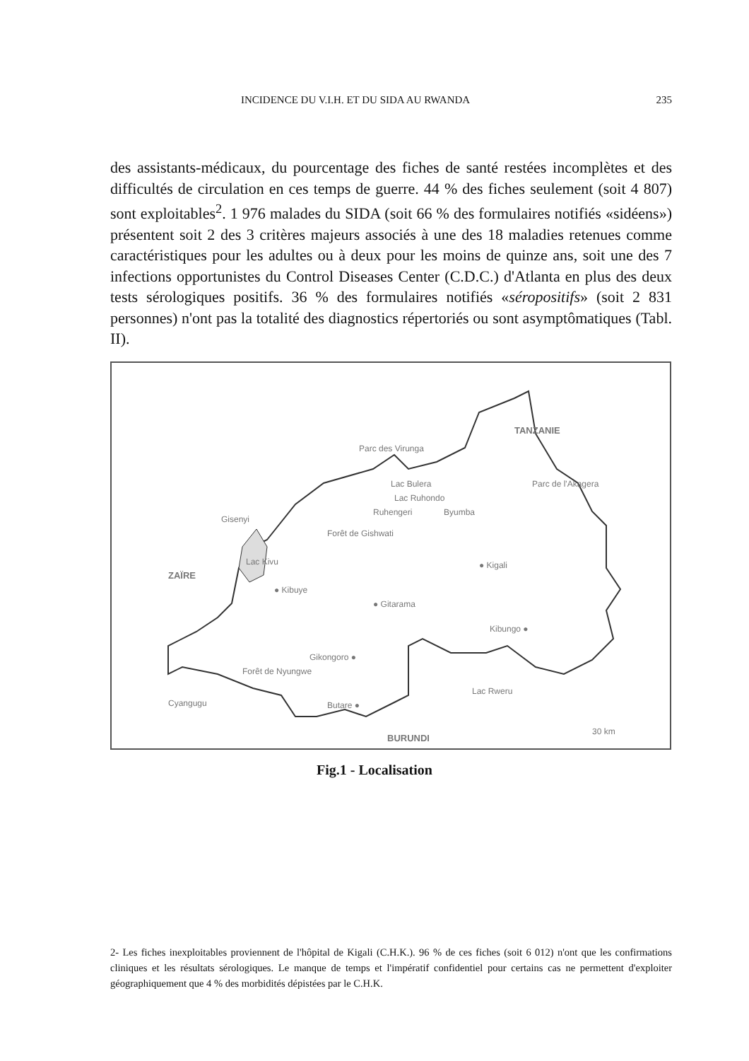INCIDENCE DU V.I.H. ET DU SIDA AU RWANDA 235
des assistants-médicaux, du pourcentage des fiches de santé restées incomplètes et des difficultés de circulation en ces temps de guerre. 44 % des fiches seulement (soit 4 807) sont exploitables<sup>2</sup>. 1 976 malades du SIDA (soit 66 % des formulaires notifiés «sidéens») présentent soit 2 des 3 critères majeurs associés à une des 18 maladies retenues comme caractéristiques pour les adultes ou à deux pour les moins de quinze ans, soit une des 7 infections opportunistes du Control Diseases Center (C.D.C.) d'Atlanta en plus des deux tests sérologiques positifs. 36 % des formulaires notifiés «séropositifs» (soit 2 831 personnes) n'ont pas la totalité des diagnostics répertoriés ou sont asymptômatiques (Tabl. II).
Ruhengeri
TANZANIE
Parc des Virunga
Lac Bulera
Lac Ruhondo
Parc de l'Akagera
Byumba
Gisenyi
Forêt de Gishwati
Lac Kivu
ZAÏRE
● Kigali
● Kibuye
● Gitarama
Kibungo ●
Gikongoro ●
Forêt de Nyungwe
Lac Rweru
Cyangugu
Butare ●
BURUNDI
30 km
Fig.1 - Localisation
2- Les fiches inexploitables proviennent de l'hôpital de Kigali (C.H.K.). 96 % de ces fiches (soit 6 012) n'ont que les confirmations cliniques et les résultats sérologiques. Le manque de temps et l'impératif confidentiel pour certains cas ne permettent d'exploiter géographiquement que 4 % des morbidités dépistées par le C.H.K.